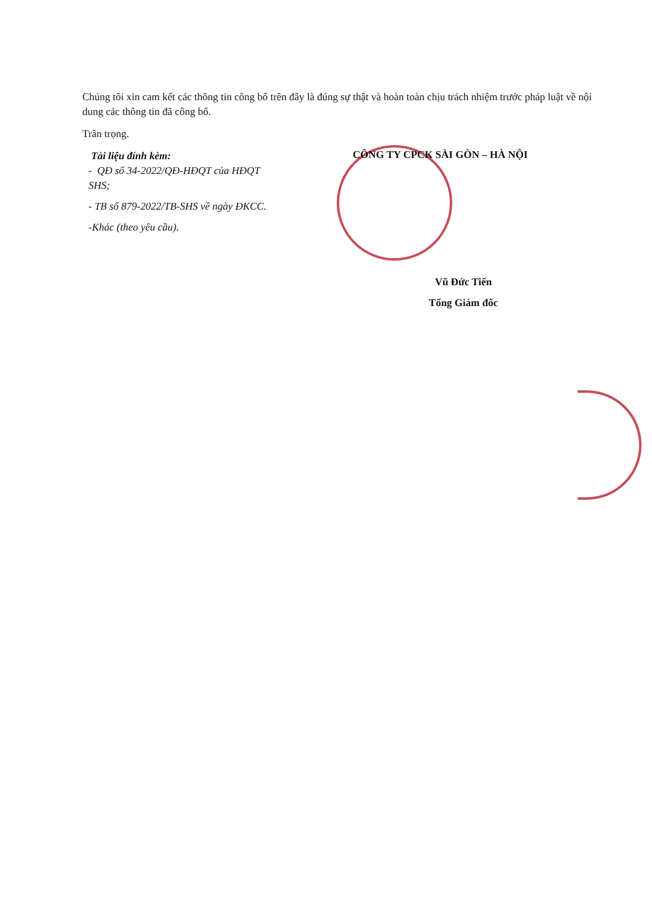Chúng tôi xin cam kết các thông tin công bố trên đây là đúng sự thật và hoàn toàn chịu trách nhiệm trước pháp luật về nội dung các thông tin đã công bố.
Trân trọng.
Tài liệu đính kèm:
- QĐ số 34-2022/QĐ-HĐQT của HĐQT SHS;
- TB số 879-2022/TB-SHS về ngày ĐKCC.
-Khác (theo yêu cầu).
CÔNG TY CPCK SÀI GÒN – HÀ NỘI
Vũ Đức Tiến
Tổng Giám đốc